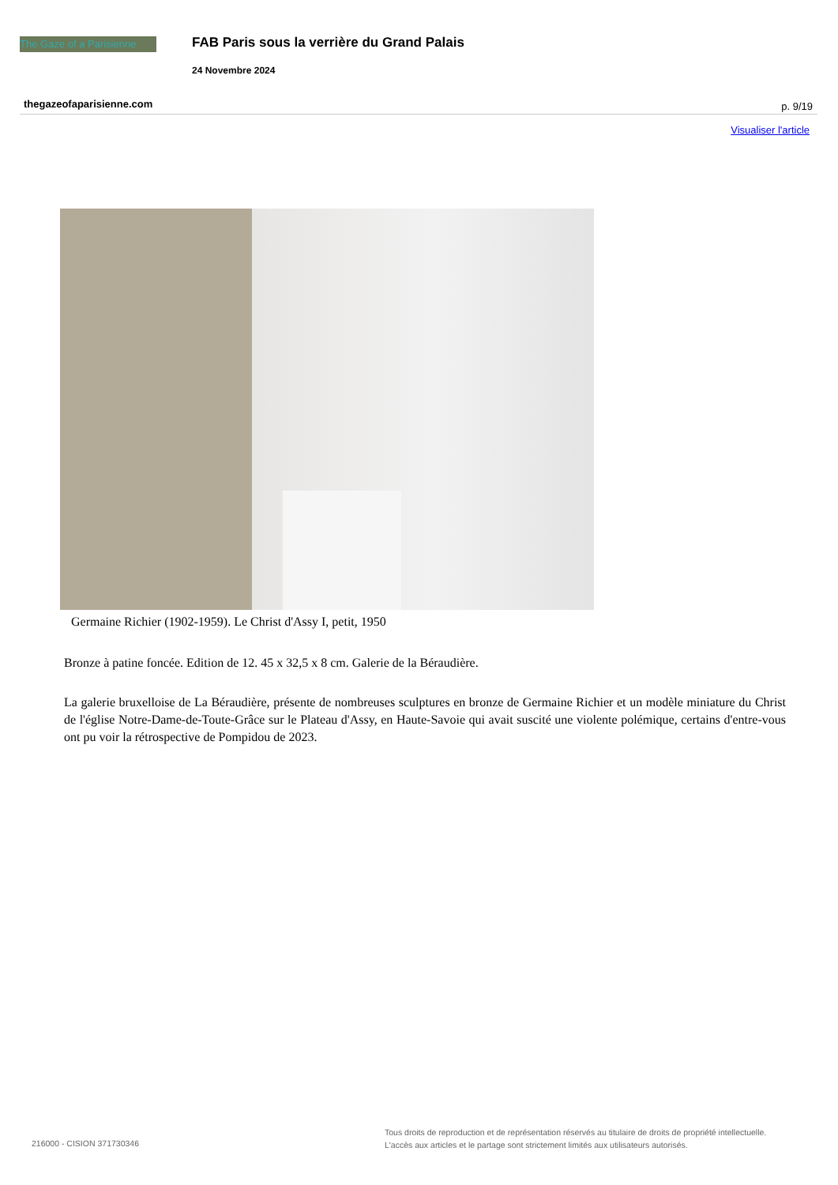The Gaze of a Parisienne
FAB Paris sous la verrière du Grand Palais
24 Novembre 2024
thegazeofaparisienne.com p. 9/19
Visualiser l'article
Germaine Richier (1902-1959). Le Christ d'Assy I, petit, 1950
Bronze à patine foncée. Edition de 12. 45 x 32,5 x 8 cm. Galerie de la Béraudière.
La galerie bruxelloise de La Béraudière, présente de nombreuses sculptures en bronze de Germaine Richier et un modèle miniature du Christ de l'église Notre-Dame-de-Toute-Grâce sur le Plateau d'Assy, en Haute-Savoie qui avait suscité une violente polémique, certains d'entre-vous ont pu voir la rétrospective de Pompidou de 2023.
216000 - CISION 371730346
Tous droits de reproduction et de représentation réservés au titulaire de droits de propriété intellectuelle.
L'accès aux articles et le partage sont strictement limités aux utilisateurs autorisés.